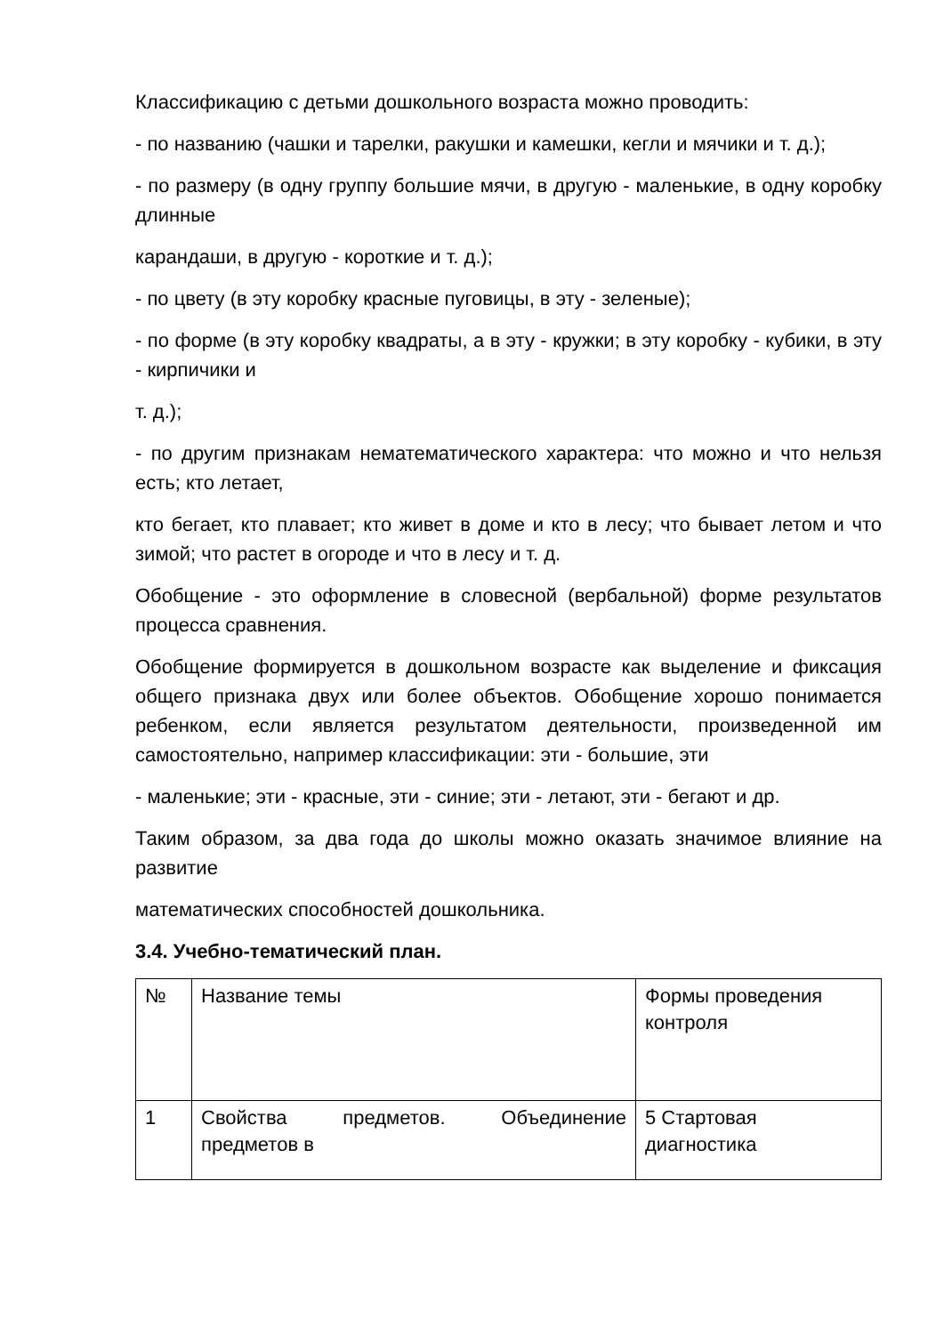Классификацию с детьми дошкольного возраста можно проводить:
- по названию (чашки и тарелки, ракушки и камешки, кегли и мячики и т. д.);
- по размеру (в одну группу большие мячи, в другую - маленькие, в одну коробку длинные
карандаши, в другую - короткие и т. д.);
- по цвету (в эту коробку красные пуговицы, в эту - зеленые);
- по форме (в эту коробку квадраты, а в эту - кружки; в эту коробку - кубики, в эту - кирпичики и
т. д.);
- по другим признакам нематематического характера: что можно и что нельзя есть; кто летает,
кто бегает, кто плавает; кто живет в доме и кто в лесу; что бывает летом и что зимой; что растет в огороде и что в лесу и т. д.
Обобщение - это оформление в словесной (вербальной) форме результатов процесса сравнения.
Обобщение формируется в дошкольном возрасте как выделение и фиксация общего признака двух или более объектов. Обобщение хорошо понимается ребенком, если является результатом деятельности, произведенной им самостоятельно, например классификации: эти - большие, эти
- маленькие; эти - красные, эти - синие; эти - летают, эти - бегают и др.
Таким образом, за два года до школы можно оказать значимое влияние на развитие
математических способностей дошкольника.
3.4. Учебно-тематический план.
| № | Название темы | Формы проведения контроля |
| 1 | Свойства предметов. Объединение предметов в | 5 Стартовая диагностика |